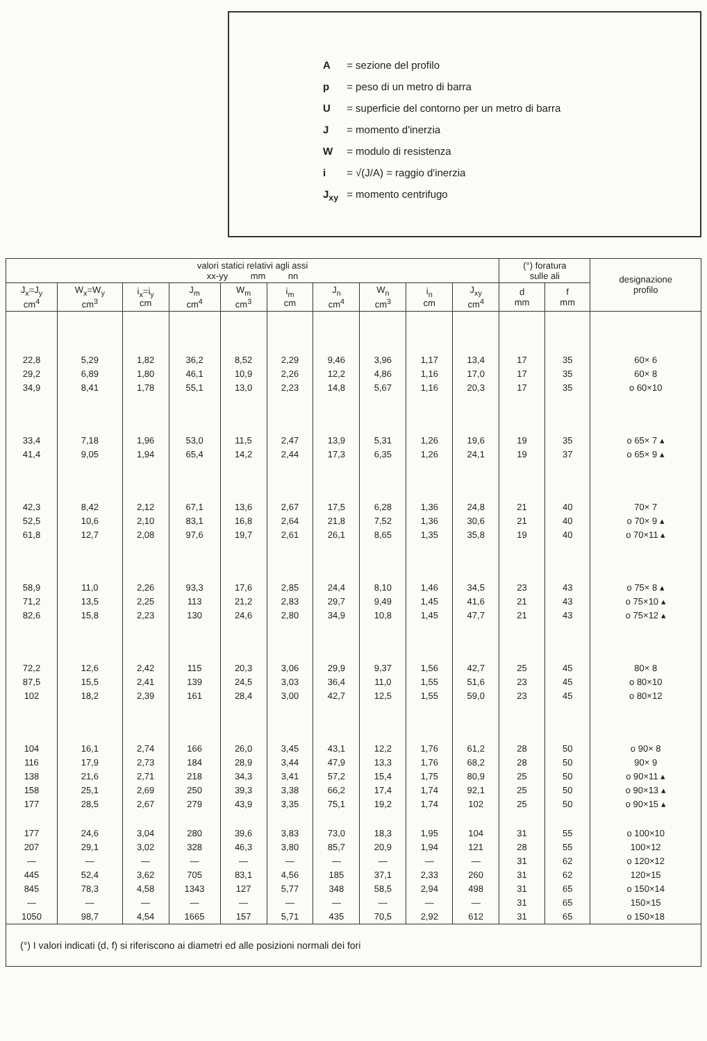A = sezione del profilo
p = peso di un metro di barra
U = superficie del contorno per un metro di barra
J = momento d'inerzia
W = modulo di resistenza
i = √(J/A) = raggio d'inerzia
J<sub>xy</sub> = momento centrifugo
| valori statici relativi agli assi xx-yy mm nn | | | | | | | | | | (°) foratura sulle ali | | designazione profilo |
| --- | --- | --- | --- | --- | --- | --- | --- | --- | --- | --- | --- | --- |
| J<sub>x</sub>=J<sub>y</sub> cm<sup>4</sup> | W<sub>x</sub>=W<sub>y</sub> cm<sup>3</sup> | i<sub>x</sub>=i<sub>y</sub> cm | J<sub>m</sub> cm<sup>4</sup> | W<sub>m</sub> cm<sup>3</sup> | i<sub>m</sub> cm | J<sub>n</sub> cm<sup>4</sup> | W<sub>n</sub> cm<sup>3</sup> | i<sub>n</sub> cm | J<sub>xy</sub> cm<sup>4</sup> | d mm | f mm | |
| 22,8 | 5,29 | 1,82 | 36,2 | 8,52 | 2,29 | 9,46 | 3,96 | 1,17 | 13,4 | 17 | 35 | 60× 6 |
| 29,2 | 6,89 | 1,80 | 46,1 | 10,9 | 2,26 | 12,2 | 4,86 | 1,16 | 17,0 | 17 | 35 | 60× 8 |
| 34,9 | 8,41 | 1,78 | 55,1 | 13,0 | 2,23 | 14,8 | 5,67 | 1,16 | 20,3 | 17 | 35 | o 60×10 |
| 33,4 | 7,18 | 1,96 | 53,0 | 11,5 | 2,47 | 13,9 | 5,31 | 1,26 | 19,6 | 19 | 35 | o 65× 7 ▴ |
| 41,4 | 9,05 | 1,94 | 65,4 | 14,2 | 2,44 | 17,3 | 6,35 | 1,26 | 24,1 | 19 | 37 | o 65× 9 ▴ |
| 42,3 | 8,42 | 2,12 | 67,1 | 13,6 | 2,67 | 17,5 | 6,28 | 1,36 | 24,8 | 21 | 40 | 70× 7 |
| 52,5 | 10,6 | 2,10 | 83,1 | 16,8 | 2,64 | 21,8 | 7,52 | 1,36 | 30,6 | 21 | 40 | o 70× 9 ▴ |
| 61,8 | 12,7 | 2,08 | 97,6 | 19,7 | 2,61 | 26,1 | 8,65 | 1,35 | 35,8 | 19 | 40 | o 70×11 ▴ |
| 58,9 | 11,0 | 2,26 | 93,3 | 17,6 | 2,85 | 24,4 | 8,10 | 1,46 | 34,5 | 23 | 43 | o 75× 8 ▴ |
| 71,2 | 13,5 | 2,25 | 113 | 21,2 | 2,83 | 29,7 | 9,49 | 1,45 | 41,6 | 21 | 43 | o 75×10 ▴ |
| 82,6 | 15,8 | 2,23 | 130 | 24,6 | 2,80 | 34,9 | 10,8 | 1,45 | 47,7 | 21 | 43 | o 75×12 ▴ |
| 72,2 | 12,6 | 2,42 | 115 | 20,3 | 3,06 | 29,9 | 9,37 | 1,56 | 42,7 | 25 | 45 | 80× 8 |
| 87,5 | 15,5 | 2,41 | 139 | 24,5 | 3,03 | 36,4 | 11,0 | 1,55 | 51,6 | 23 | 45 | o 80×10 |
| 102 | 18,2 | 2,39 | 161 | 28,4 | 3,00 | 42,7 | 12,5 | 1,55 | 59,0 | 23 | 45 | o 80×12 |
| 104 | 16,1 | 2,74 | 166 | 26,0 | 3,45 | 43,1 | 12,2 | 1,76 | 61,2 | 28 | 50 | o 90× 8 |
| 116 | 17,9 | 2,73 | 184 | 28,9 | 3,44 | 47,9 | 13,3 | 1,76 | 68,2 | 28 | 50 | 90× 9 |
| 138 | 21,6 | 2,71 | 218 | 34,3 | 3,41 | 57,2 | 15,4 | 1,75 | 80,9 | 25 | 50 | o 90×11 ▴ |
| 158 | 25,1 | 2,69 | 250 | 39,3 | 3,38 | 66,2 | 17,4 | 1,74 | 92,1 | 25 | 50 | o 90×13 ▴ |
| 177 | 28,5 | 2,67 | 279 | 43,9 | 3,35 | 75,1 | 19,2 | 1,74 | 102 | 25 | 50 | o 90×15 ▴ |
| 177 | 24,6 | 3,04 | 280 | 39,6 | 3,83 | 73,0 | 18,3 | 1,95 | 104 | 31 | 55 | o 100×10 |
| 207 | 29,1 | 3,02 | 328 | 46,3 | 3,80 | 85,7 | 20,9 | 1,94 | 121 | 28 | 55 | 100×12 |
| — | — | — | — | — | — | — | — | — | — | 31 | 62 | o 120×12 |
| 445 | 52,4 | 3,62 | 705 | 83,1 | 4,56 | 185 | 37,1 | 2,33 | 260 | 31 | 62 | 120×15 |
| 845 | 78,3 | 4,58 | 1343 | 127 | 5,77 | 348 | 58,5 | 2,94 | 498 | 31 | 65 | o 150×14 |
| — | — | — | — | — | — | — | — | — | — | 31 | 65 | 150×15 |
| 1050 | 98,7 | 4,54 | 1665 | 157 | 5,71 | 435 | 70,5 | 2,92 | 612 | 31 | 65 | o 150×18 |
| (°) I valori indicati (d, f) si riferiscono ai diametri ed alle posizioni normali dei fori | | | | | | | | | | | | |